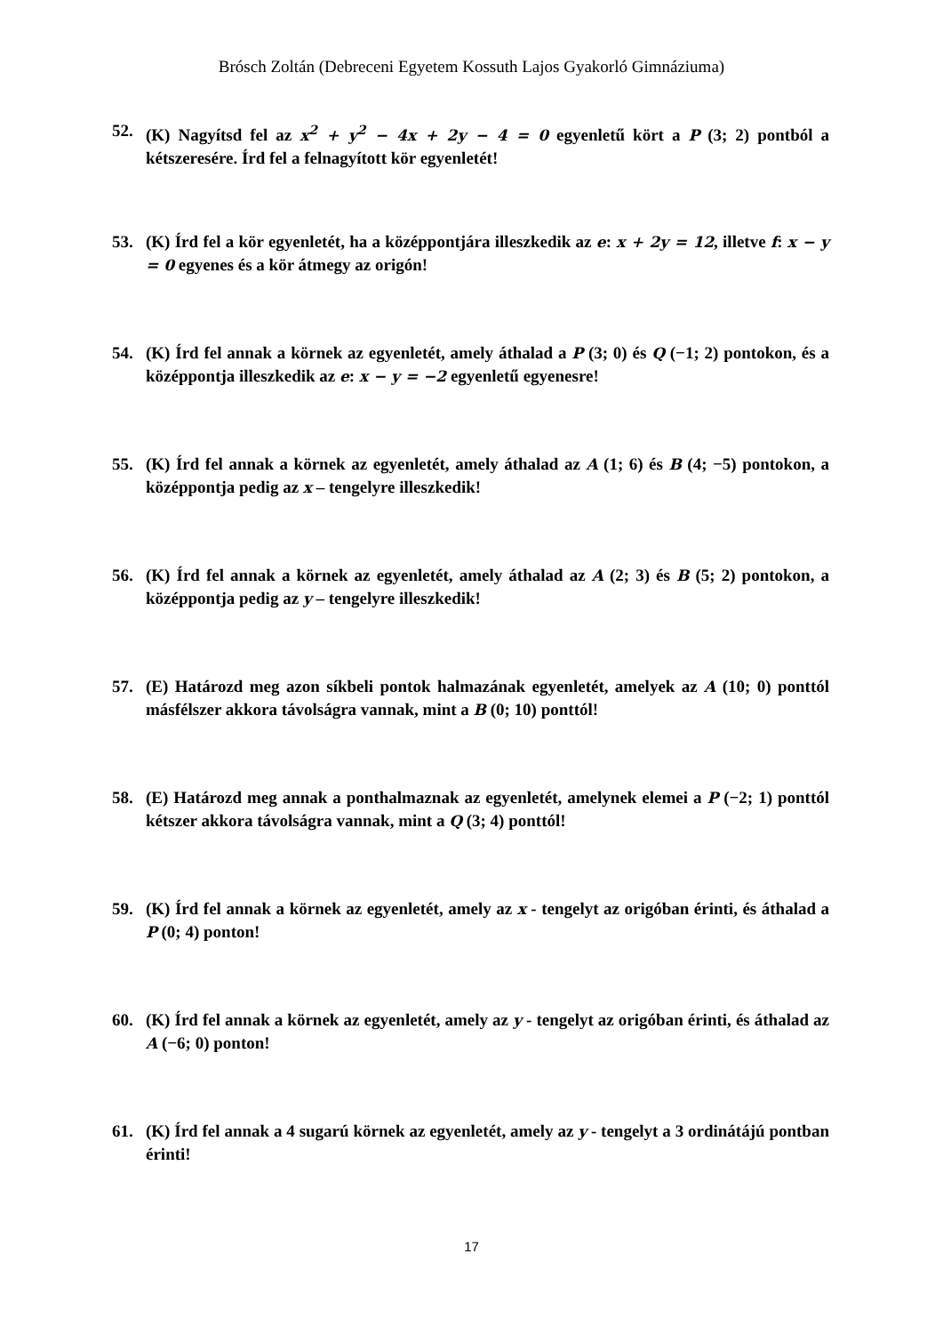Brósch Zoltán (Debreceni Egyetem Kossuth Lajos Gyakorló Gimnáziuma)
52. (K) Nagyítsd fel az x<sup>2</sup> + y<sup>2</sup> − 4x + 2y − 4 = 0 egyenletű kört a P (3; 2) pontból a kétszeresére. Írd fel a felnagyított kör egyenletét!
53. (K) Írd fel a kör egyenletét, ha a középpontjára illeszkedik az e: x + 2y = 12, illetve f: x − y = 0 egyenes és a kör átmegy az origón!
54. (K) Írd fel annak a körnek az egyenletét, amely áthalad a P (3; 0) és Q (−1; 2) pontokon, és a középpontja illeszkedik az e: x − y = −2 egyenletű egyenesre!
55. (K) Írd fel annak a körnek az egyenletét, amely áthalad az A (1; 6) és B (4; −5) pontokon, a középpontja pedig az x – tengelyre illeszkedik!
56. (K) Írd fel annak a körnek az egyenletét, amely áthalad az A (2; 3) és B (5; 2) pontokon, a középpontja pedig az y – tengelyre illeszkedik!
57. (E) Határozd meg azon síkbeli pontok halmazának egyenletét, amelyek az A (10; 0) ponttól másfélszer akkora távolságra vannak, mint a B (0; 10) ponttól!
58. (E) Határozd meg annak a ponthalmaznak az egyenletét, amelynek elemei a P (−2; 1) ponttól kétszer akkora távolságra vannak, mint a Q (3; 4) ponttól!
59. (K) Írd fel annak a körnek az egyenletét, amely az x - tengelyt az origóban érinti, és áthalad a P (0; 4) ponton!
60. (K) Írd fel annak a körnek az egyenletét, amely az y - tengelyt az origóban érinti, és áthalad az A (−6; 0) ponton!
61. (K) Írd fel annak a 4 sugarú körnek az egyenletét, amely az y - tengelyt a 3 ordinátájú pontban érinti!
17